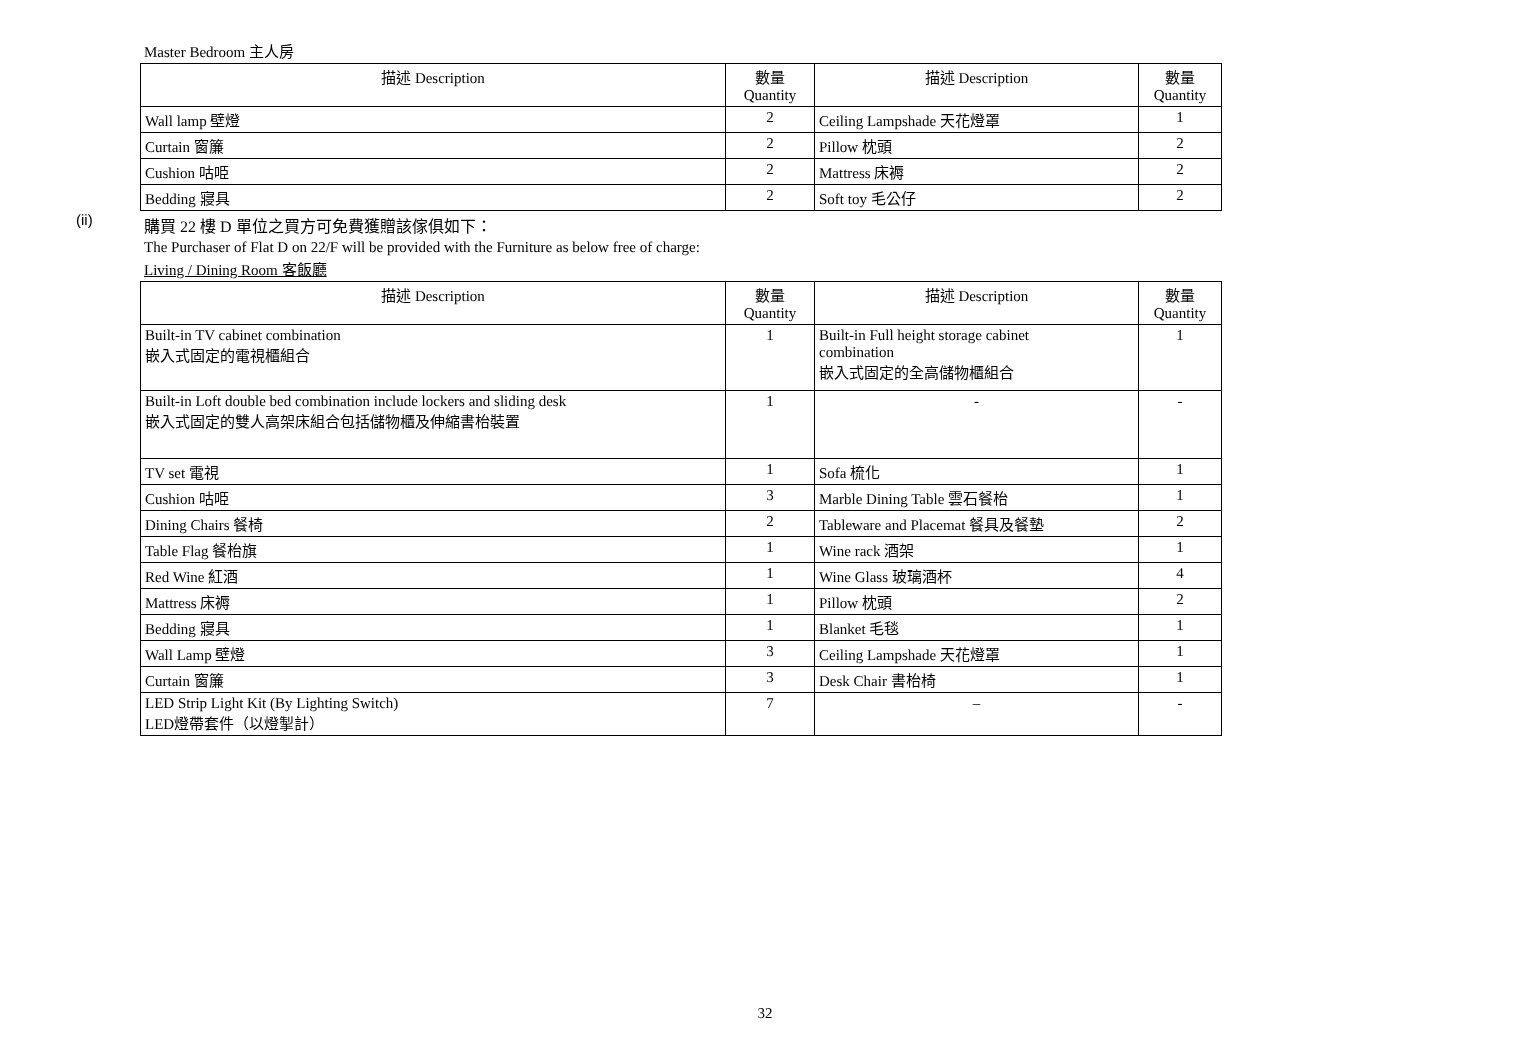Master Bedroom 主人房
| 描述 Description | 數量 Quantity | 描述 Description | 數量 Quantity |
| --- | --- | --- | --- |
| Wall lamp 壁燈 | 2 | Ceiling Lampshade 天花燈罩 | 1 |
| Curtain 窗簾 | 2 | Pillow 枕頭 | 2 |
| Cushion 咕𠱸 | 2 | Mattress 床褥 | 2 |
| Bedding 寢具 | 2 | Soft toy 毛公仔 | 2 |
(ii)
購買 22 樓 D 單位之買方可免費獲贈該傢俱如下：
The Purchaser of Flat D on 22/F will be provided with the Furniture as below free of charge:
Living / Dining Room 客飯廳
| 描述 Description | 數量 Quantity | 描述 Description | 數量 Quantity |
| --- | --- | --- | --- |
| Built-in TV cabinet combination 嵌入式固定的電視櫃組合 | 1 | Built-in Full height storage cabinet combination 嵌入式固定的全高儲物櫃組合 | 1 |
| Built-in Loft double bed combination include lockers and sliding desk 嵌入式固定的雙人高架床組合包括儲物櫃及伸縮書枱裝置 | 1 | - | - |
| TV set 電視 | 1 | Sofa 梳化 | 1 |
| Cushion 咕𠱸 | 3 | Marble Dining Table 雲石餐枱 | 1 |
| Dining Chairs 餐椅 | 2 | Tableware and Placemat 餐具及餐墊 | 2 |
| Table Flag 餐枱旗 | 1 | Wine rack 酒架 | 1 |
| Red Wine 紅酒 | 1 | Wine Glass 玻璃酒杯 | 4 |
| Mattress 床褥 | 1 | Pillow 枕頭 | 2 |
| Bedding 寢具 | 1 | Blanket 毛毯 | 1 |
| Wall Lamp 壁燈 | 3 | Ceiling Lampshade 天花燈罩 | 1 |
| Curtain 窗簾 | 3 | Desk Chair 書枱椅 | 1 |
| LED Strip Light Kit (By Lighting Switch) LED燈帶套件（以燈掣計） | 7 | – | - |
32